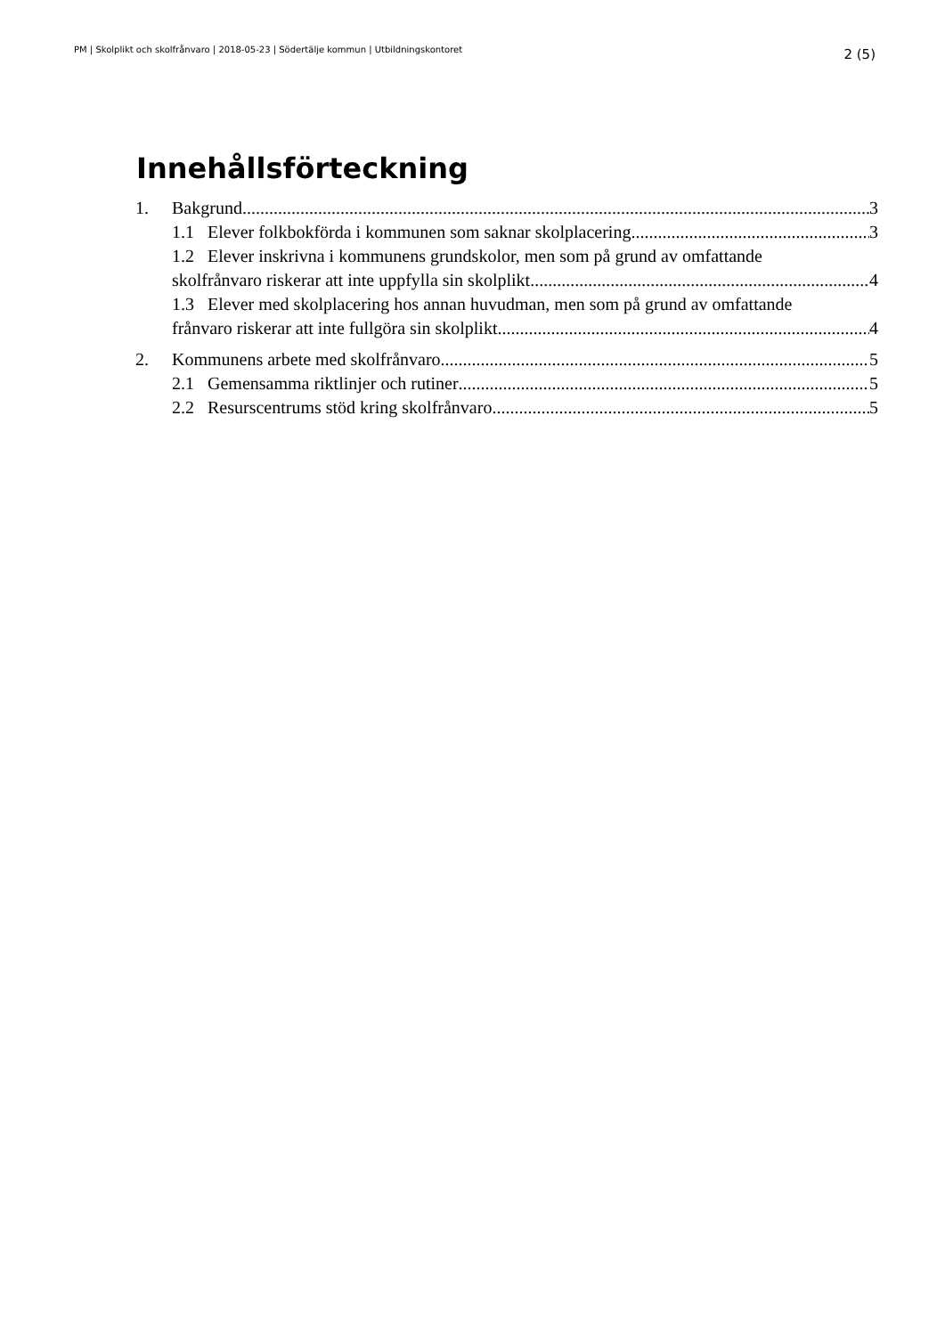PM | Skolplikt och skolfrånvaro | 2018-05-23 | Södertälje kommun | Utbildningskontoret 2 (5)
Innehållsförteckning
1. Bakgrund 3
1.1 Elever folkbokförda i kommunen som saknar skolplacering 3
1.2 Elever inskrivna i kommunens grundskolor, men som på grund av omfattande
skolfrånvaro riskerar att inte uppfylla sin skolplikt 4
1.3 Elever med skolplacering hos annan huvudman, men som på grund av omfattande
frånvaro riskerar att inte fullgöra sin skolplikt 4
2. Kommunens arbete med skolfrånvaro 5
2.1 Gemensamma riktlinjer och rutiner 5
2.2 Resurscentrums stöd kring skolfrånvaro 5